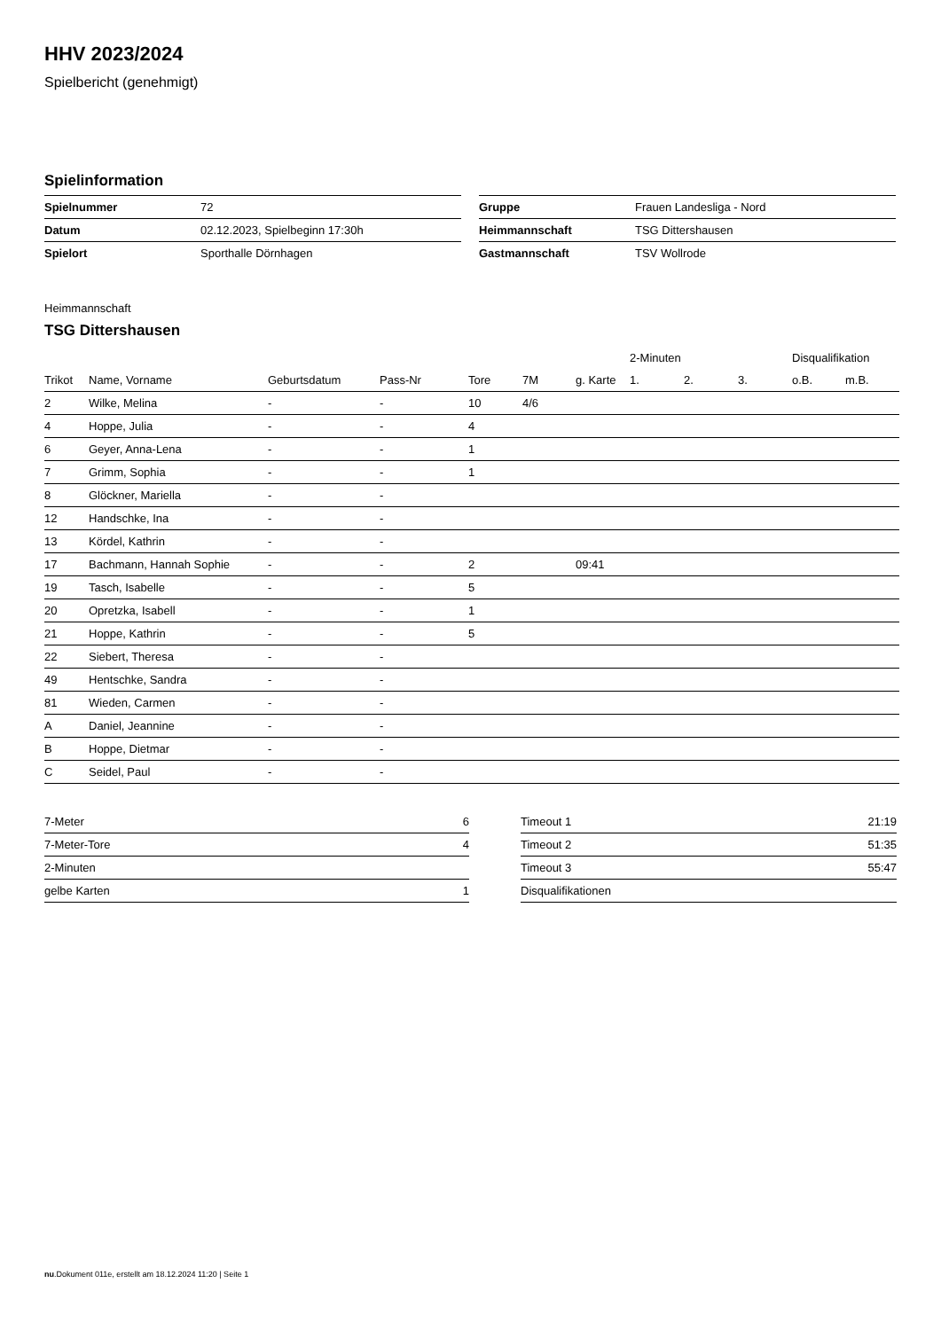HHV 2023/2024
Spielbericht (genehmigt)
Spielinformation
| Spielnummer | 72 |
| Datum | 02.12.2023, Spielbeginn 17:30h |
| Spielort | Sporthalle Dörnhagen |
| Gruppe | Frauen Landesliga - Nord |
| Heimmannschaft | TSG Dittershausen |
| Gastmannschaft | TSV Wollrode |
Heimmannschaft
TSG Dittershausen
| | | | | | | | 2-Minuten | | | Disqualifikation | |
| --- | --- | --- | --- | --- | --- | --- | --- | --- | --- | --- | --- |
| Trikot | Name, Vorname | Geburtsdatum | Pass-Nr | Tore | 7M | g. Karte | 1. | 2. | 3. | o.B. | m.B. |
| 2 | Wilke, Melina | - | - | 10 | 4/6 | | | | | | |
| 4 | Hoppe, Julia | - | - | 4 | | | | | | | |
| 6 | Geyer, Anna-Lena | - | - | 1 | | | | | | | |
| 7 | Grimm, Sophia | - | - | 1 | | | | | | | |
| 8 | Glöckner, Mariella | - | - | | | | | | | | |
| 12 | Handschke, Ina | - | - | | | | | | | | |
| 13 | Kördel, Kathrin | - | - | | | | | | | | |
| 17 | Bachmann, Hannah Sophie | - | - | 2 | | 09:41 | | | | | |
| 19 | Tasch, Isabelle | - | - | 5 | | | | | | | |
| 20 | Opretzka, Isabell | - | - | 1 | | | | | | | |
| 21 | Hoppe, Kathrin | - | - | 5 | | | | | | | |
| 22 | Siebert, Theresa | - | - | | | | | | | | |
| 49 | Hentschke, Sandra | - | - | | | | | | | | |
| 81 | Wieden, Carmen | - | - | | | | | | | | |
| A | Daniel, Jeannine | - | - | | | | | | | | |
| B | Hoppe, Dietmar | - | - | | | | | | | | |
| C | Seidel, Paul | - | - | | | | | | | | |
| 7-Meter | 6 |
| 7-Meter-Tore | 4 |
| 2-Minuten | |
| gelbe Karten | 1 |
| Timeout 1 | 21:19 |
| Timeout 2 | 51:35 |
| Timeout 3 | 55:47 |
| Disqualifikationen | |
nu.Dokument 011e, erstellt am 18.12.2024 11:20 | Seite 1